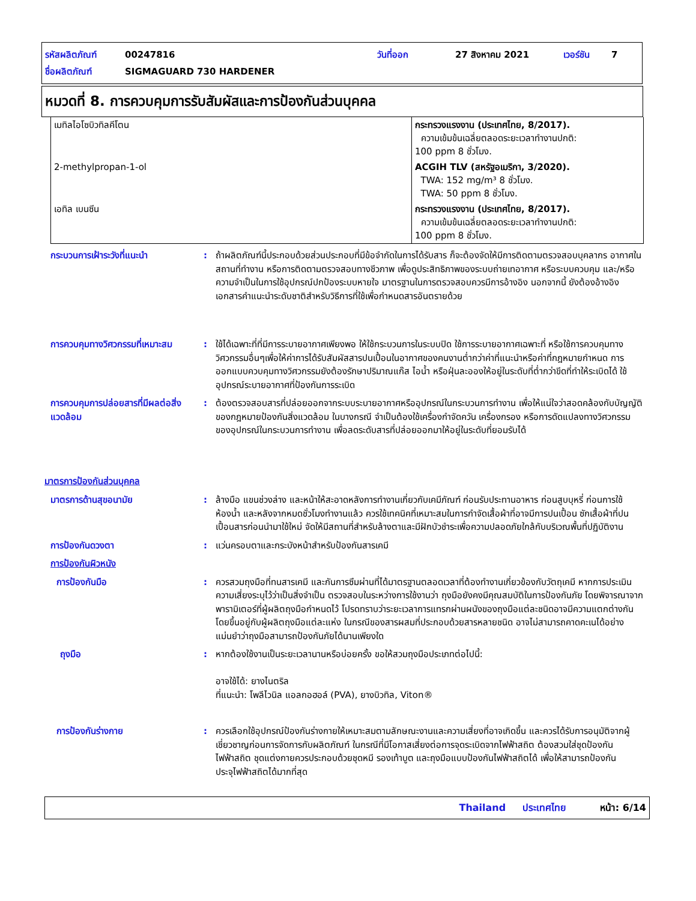รหัสผลิตภัณฑ์ 00247816 วันที่ออก 27 สิงหาคม 2021 เวอร์ชัน 7
ชื่อผลิตภัณฑ์ SIGMAGUARD 730 HARDENER
หมวดที่ 8. การควบคุมการรับสัมผัสและการป้องกันส่วนบุคคล
| เมทิลไอโซบิวทิลคีโตน | กระทรวงแรงงาน (ประเทศไทย, 8/2017). ความเข้มข้นเฉลี่ยตลอดระยะเวลาทำงานปกติ: 100 ppm 8 ชั่วโมง. |
| 2-methylpropan-1-ol | ACGIH TLV (สหรัฐอเมริกา, 3/2020). TWA: 152 mg/m³ 8 ชั่วโมง. TWA: 50 ppm 8 ชั่วโมง. |
| เอทิล เบนซีน | กระทรวงแรงงาน (ประเทศไทย, 8/2017). ความเข้มข้นเฉลี่ยตลอดระยะเวลาทำงานปกติ: 100 ppm 8 ชั่วโมง. |
กระบวนการเฝ้าระวังที่แนะนำ : ถ้าผลิตภัณฑ์นี้ประกอบด้วยส่วนประกอบที่มีข้อจำกัดในการได้รับสาร ก็จะต้องจัดให้มีการติดตามตรวจสอบบุคลากร อากาศในสถานที่ทำงาน หรือการติดตามตรวจสอบทางชีวภาพ เพื่อดูประสิทธิภาพของระบบถ่ายเทอากาศ หรือระบบควบคุม และ/หรือความจำเป็นในการใช้อุปกรณ์ปกป้องระบบหายใจ มาตรฐานในการตรวจสอบควรมีการอ้างอิง นอกจากนี้ ยังต้องอ้างอิงเอกสารคำแนะนำระดับชาติสำหรับวิธีการที่ใช้เพื่อกำหนดสารอันตรายด้วย
การควบคุมทางวิศวกรรมที่เหมาะสม
: ใช้ได้เฉพาะที่ที่มีการระบายอากาศเพียงพอ ให้ใช้กระบวนการในระบบปิด ใช้การระบายอากาศเฉพาะที่ หรือใช้การควบคุมทางวิศวกรรมอื่นๆเพื่อให้ค่าการได้รับสัมผัสสารปนเปื้อนในอากาศของคนงานต่ำกว่าค่าที่แนะนำหรือค่าที่กฎหมายกำหนด การออกแบบควบคุมทางวิศวกรรมยังต้องรักษาปริมาณแก๊ส ไอน้ำ หรือฝุ่นละอองให้อยู่ในระดับที่ต่ำกว่าขีดที่ทำให้ระเบิดได้ ใช้อุปกรณ์ระบายอากาศที่ป้องกันการระเบิด
การควบคุมการปล่อยสารที่มีผลต่อสิ่งแวดล้อม
: ต้องตรวจสอบสารที่ปล่อยออกจากระบบระบายอากาศหรืออุปกรณ์ในกระบวนการทำงาน เพื่อให้แน่ใจว่าสอดคล้องกับบัญญัติของกฎหมายป้องกันสิ่งแวดล้อม ในบางกรณี จำเป็นต้องใช้เครื่องกำจัดควัน เครื่องกรอง หรือการดัดแปลงทางวิศวกรรมของอุปกรณ์ในกระบวนการทำงาน เพื่อลดระดับสารที่ปล่อยออกมาให้อยู่ในระดับที่ยอมรับได้
มาตรการป้องกันส่วนบุคคล
มาตรการด้านสุขอนามัย : ล้างมือ แขนช่วงล่าง และหน้าให้สะอาดหลังการทำงานเกี่ยวกับเคมีภัณฑ์ ก่อนรับประทานอาหาร ก่อนสูบบุหรี่ ก่อนการใช้ห้องน้ำ และหลังจากหมดชั่วโมงทำงานแล้ว ควรใช้เทคนิคที่เหมาะสมในการกำจัดเสื้อผ้าที่อาจมีการปนเปื้อน ซักเสื้อผ้าที่ปนเปื้อนสารก่อนนำมาใช้ใหม่ จัดให้มีสถานที่สำหรับล้างตาและมีฝักบัวชำระเพื่อความปลอดภัยใกล้กับบริเวณพื้นที่ปฏิบัติงาน
การป้องกันดวงตา : แว่นครอบตาและกระบังหน้าสำหรับป้องกันสารเคมี
การป้องกันผิวหนัง
การป้องกันมือ : ควรสวมถุงมือที่ทนสารเคมี และกันการซึมผ่านที่ได้มาตรฐานตลอดเวลาที่ต้องทำงานเกี่ยวข้องกับวัตถุเคมี หากการประเมินความเสี่ยงระบุไว้ว่าเป็นสิ่งจำเป็น ตรวจสอบในระหว่างการใช้งานว่า ถุงมือยังคงมีคุณสมบัติในการป้องกันภัย โดยพิจารณาจากพารามิเตอร์ที่ผู้ผลิตถุงมือกำหนดไว้ โปรดทราบว่าระยะเวลาการแทรกผ่านผนังของถุงมือแต่ละชนิดอาจมีความแตกต่างกันโดยขึ้นอยู่กับผู้ผลิตถุงมือแต่ละแห่ง ในกรณีของสารผสมที่ประกอบด้วยสารหลายชนิด อาจไม่สามารถคาดคะเนได้อย่างแม่นยำว่าถุงมือสามารถป้องกันภัยได้นานเพียงใด
ถุงมือ : หากต้องใช้งานเป็นระยะเวลานานหรือบ่อยครั้ง ขอให้สวมถุงมือประเภทต่อไปนี้:
อาจใช้ได้: ยางไนตริล
ที่แนะนำ: โพลีไวนิล แอลกอฮอล์ (PVA), ยางบิวทิล, Viton®
การป้องกันร่างกาย : ควรเลือกใช้อุปกรณ์ป้องกันร่างกายให้เหมาะสมตามลักษณะงานและความเสี่ยงที่อาจเกิดขึ้น และควรได้รับการอนุมัติจากผู้เชี่ยวชาญก่อนการจัดการกับผลิตภัณฑ์ ในกรณีที่มีโอกาสเสี่ยงต่อการจุดระเบิดจากไฟฟ้าสถิต ต้องสวมใส่ชุดป้องกันไฟฟ้าสถิต ชุดแต่งกายควรประกอบด้วยชุดหมี รองเท้าบูต และถุงมือแบบป้องกันไฟฟ้าสถิตได้ เพื่อให้สามารถป้องกันประจุไฟฟ้าสถิตได้มากที่สุด
Thailand ประเทศไทย หน้า: 6/14